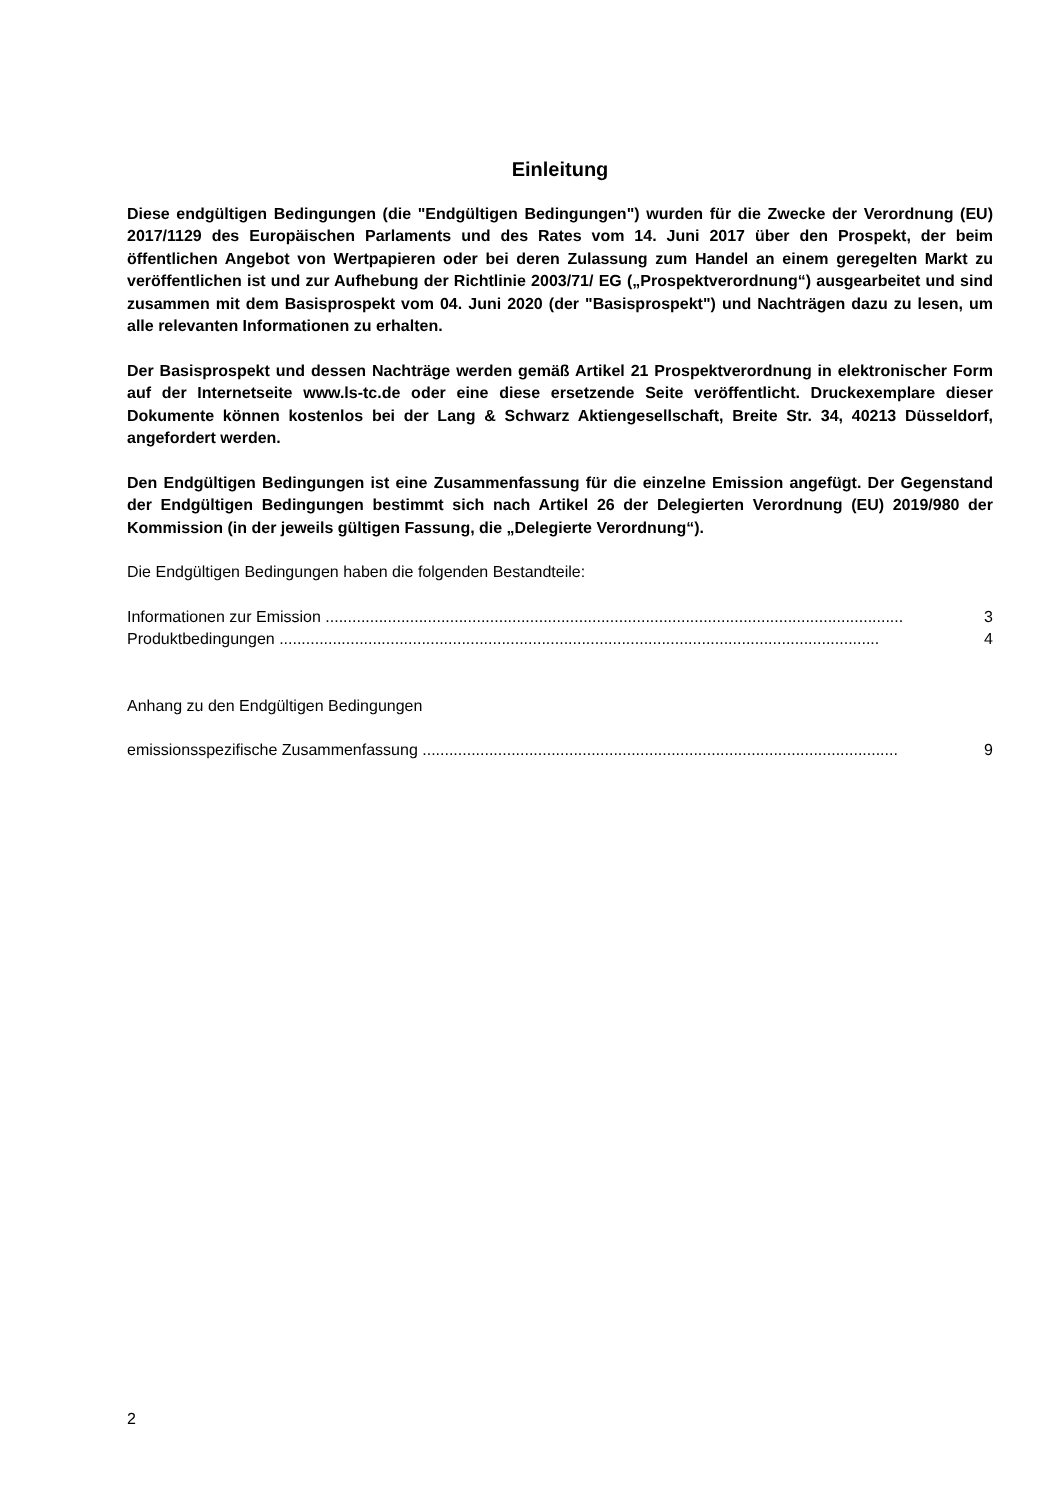Einleitung
Diese endgültigen Bedingungen (die "Endgültigen Bedingungen") wurden für die Zwecke der Verordnung (EU) 2017/1129 des Europäischen Parlaments und des Rates vom 14. Juni 2017 über den Prospekt, der beim öffentlichen Angebot von Wertpapieren oder bei deren Zulassung zum Handel an einem geregelten Markt zu veröffentlichen ist und zur Aufhebung der Richtlinie 2003/71/ EG („Prospektverordnung“) ausgearbeitet und sind zusammen mit dem Basisprospekt vom 04. Juni 2020 (der "Basisprospekt") und Nachträgen dazu zu lesen, um alle relevanten Informationen zu erhalten.
Der Basisprospekt und dessen Nachträge werden gemäß Artikel 21 Prospektverordnung in elektronischer Form auf der Internetseite www.ls-tc.de oder eine diese ersetzende Seite veröffentlicht. Druckexemplare dieser Dokumente können kostenlos bei der Lang & Schwarz Aktiengesellschaft, Breite Str. 34, 40213 Düsseldorf, angefordert werden.
Den Endgültigen Bedingungen ist eine Zusammenfassung für die einzelne Emission angefügt. Der Gegenstand der Endgültigen Bedingungen bestimmt sich nach Artikel 26 der Delegierten Verordnung (EU) 2019/980 der Kommission (in der jeweils gültigen Fassung, die „Delegierte Verordnung“).
Die Endgültigen Bedingungen haben die folgenden Bestandteile:
Informationen zur Emission .................................................................................................................................. 3
Produktbedingungen ....................................................................................................................................... 4
Anhang zu den Endgültigen Bedingungen
emissionsspezifische Zusammenfassung ........................................................................................................... 9
2